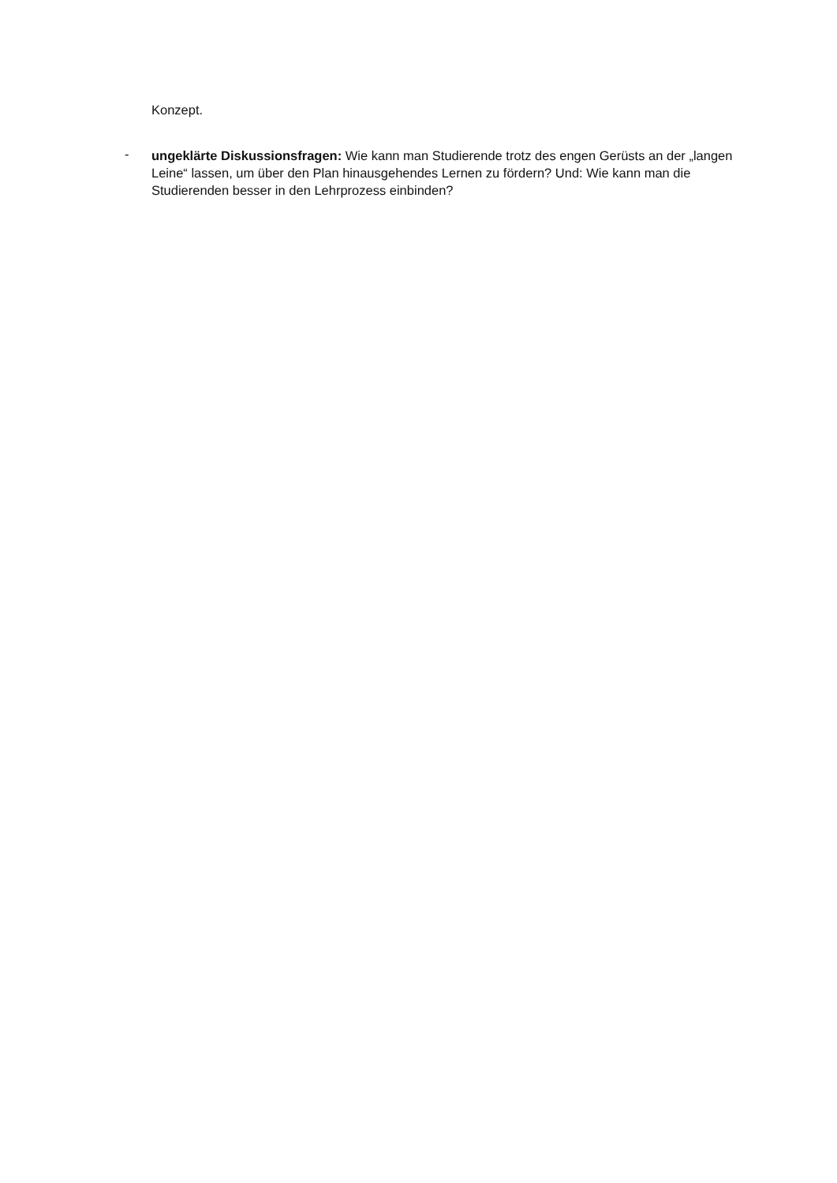Konzept.
-
ungeklärte Diskussionsfragen: Wie kann man Studierende trotz des engen Gerüsts an der „langen Leine“ lassen, um über den Plan hinausgehendes Lernen zu fördern? Und: Wie kann man die Studierenden besser in den Lehrprozess einbinden?